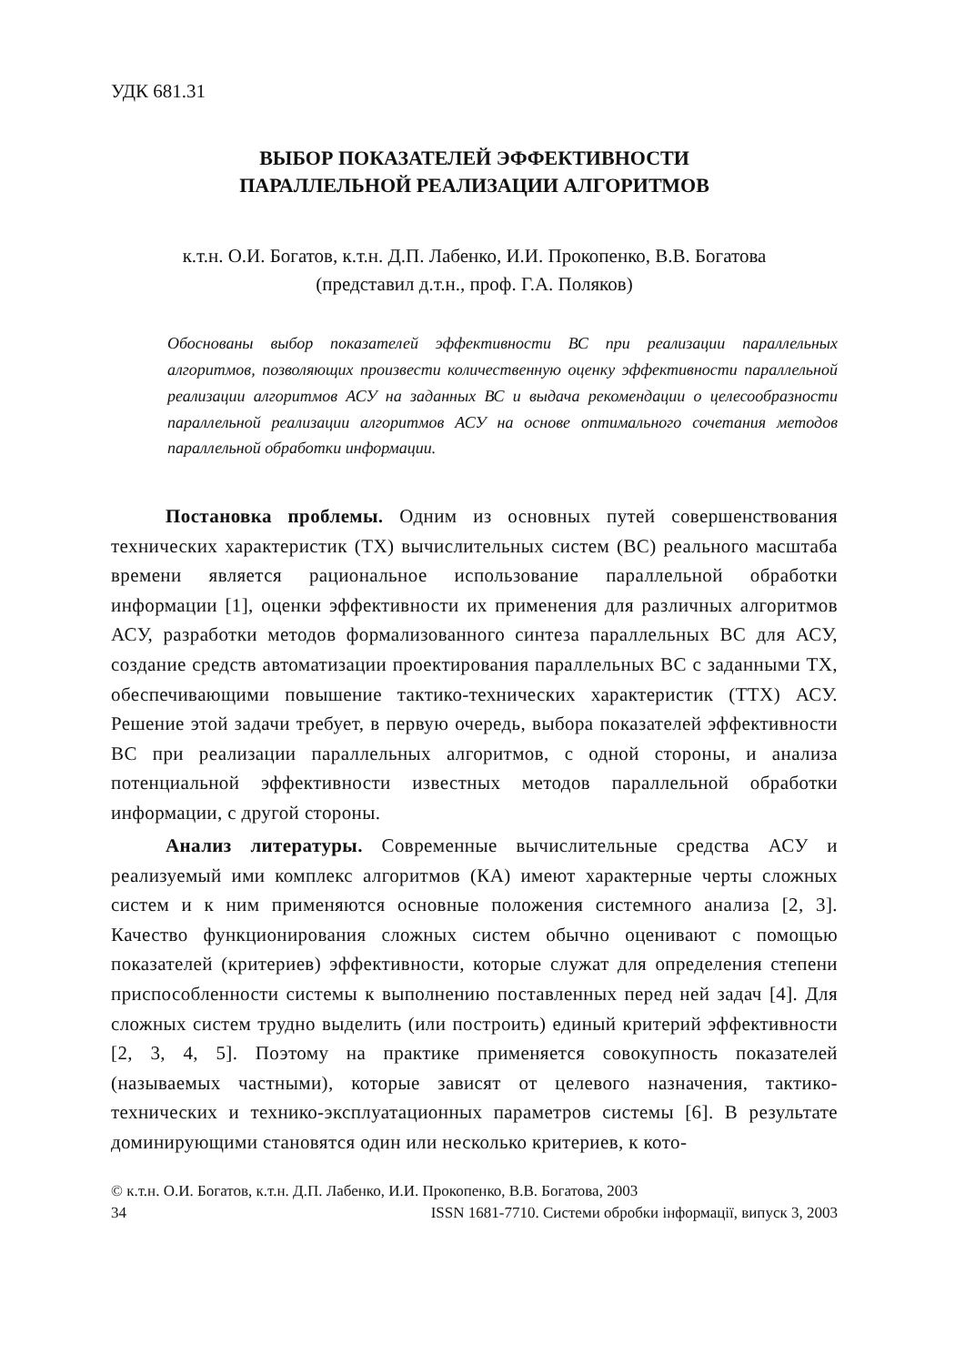УДК 681.31
ВЫБОР ПОКАЗАТЕЛЕЙ ЭФФЕКТИВНОСТИ
ПАРАЛЛЕЛЬНОЙ РЕАЛИЗАЦИИ АЛГОРИТМОВ
к.т.н. О.И. Богатов, к.т.н. Д.П. Лабенко, И.И. Прокопенко, В.В. Богатова
(представил д.т.н., проф. Г.А. Поляков)
Обоснованы выбор показателей эффективности ВС при реализации параллельных алгоритмов, позволяющих произвести количественную оценку эффективности параллельной реализации алгоритмов АСУ на заданных ВС и выдача рекомендации о целесообразности параллельной реализации алгоритмов АСУ на основе оптимального сочетания методов параллельной обработки информации.
Постановка проблемы. Одним из основных путей совершенствования технических характеристик (ТХ) вычислительных систем (ВС) реального масштаба времени является рациональное использование параллельной обработки информации [1], оценки эффективности их применения для различных алгоритмов АСУ, разработки методов формализованного синтеза параллельных ВС для АСУ, создание средств автоматизации проектирования параллельных ВС с заданными ТХ, обеспечивающими повышение тактико-технических характеристик (ТТХ) АСУ. Решение этой задачи требует, в первую очередь, выбора показателей эффективности ВС при реализации параллельных алгоритмов, с одной стороны, и анализа потенциальной эффективности известных методов параллельной обработки информации, с другой стороны.
Анализ литературы. Современные вычислительные средства АСУ и реализуемый ими комплекс алгоритмов (КА) имеют характерные черты сложных систем и к ним применяются основные положения системного анализа [2, 3]. Качество функционирования сложных систем обычно оценивают с помощью показателей (критериев) эффективности, которые служат для определения степени приспособленности системы к выполнению поставленных перед ней задач [4]. Для сложных систем трудно выделить (или построить) единый критерий эффективности [2, 3, 4, 5]. Поэтому на практике применяется совокупность показателей (называемых частными), которые зависят от целевого назначения, тактико-технических и технико-эксплуатационных параметров системы [6]. В результате доминирующими становятся один или несколько критериев, к кото-
© к.т.н. О.И. Богатов, к.т.н. Д.П. Лабенко, И.И. Прокопенко, В.В. Богатова, 2003
34 ISSN 1681-7710. Системи обробки інформації, випуск 3, 2003